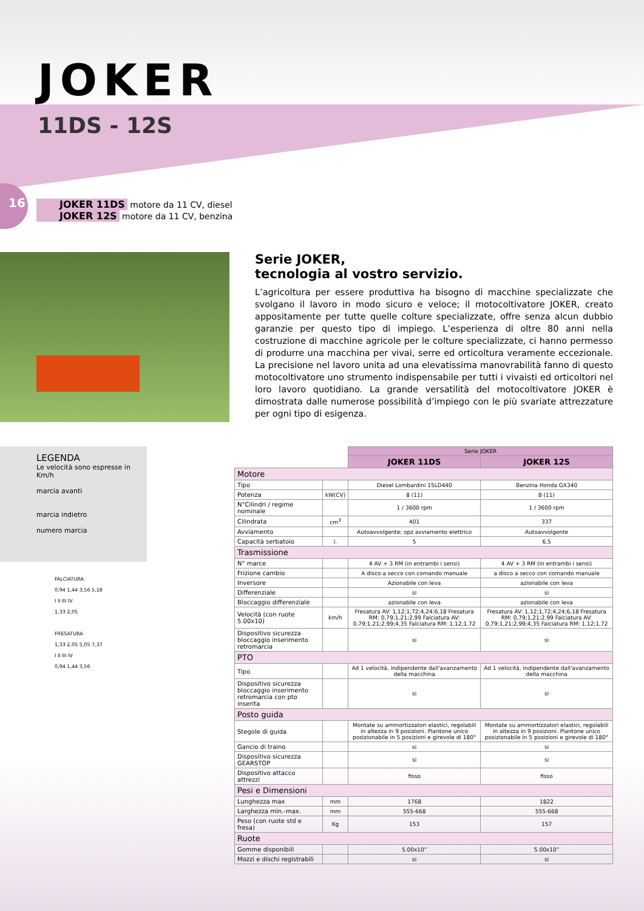JOKER
11DS - 12S
16
JOKER 11DS motore da 11 CV, diesel
JOKER 12S motore da 11 CV, benzina
Serie JOKER,
tecnologia al vostro servizio.
L’agricoltura per essere produttiva ha bisogno di macchine specializzate che svolgano il lavoro in modo sicuro e veloce; il motocoltivatore JOKER, creato appositamente per tutte quelle colture specializzate, offre senza alcun dubbio garanzie per questo tipo di impiego. L’esperienza di oltre 80 anni nella costruzione di macchine agricole per le colture specializzate, ci hanno permesso di produrre una macchina per vivai, serre ed orticoltura veramente eccezionale. La precisione nel lavoro unita ad una elevatissima manovrabilità fanno di questo motocoltivatore uno strumento indispensabile per tutti i vivaisti ed orticoltori nel loro lavoro quotidiano. La grande versatilità del motocoltivatore JOKER è dimostrata dalle numerose possibilità d’impiego con le più svariate attrezzature per ogni tipo di esigenza.
LEGENDA
Le velocità sono espresse in Km/h
marcia avanti
marcia indietro
numero marcia
FALCIATURA
0,94 1,44 3,56 5,18
I II III IV
1,33 2,05
FRESATURA
1,33 2,05 5,05 7,37
I II III IV
0,94 1,44 3,56
| | | Serie JOKER | |
| | | JOKER 11DS | JOKER 12S |
| Motore | | | |
| Tipo | | Diesel Lombardini 15LD440 | Benzina Honda GX340 |
| Potenza | kW(CV) | 8 (11) | 8 (11) |
| N°Cilindri / regime nominale | | 1 / 3600 rpm | 1 / 3600 rpm |
| Cilindrata | cm<sup>3</sup> | 401 | 337 |
| Avviamento | | Autoavvolgente; opz avviamento elettrico | Autoavvolgente |
| Capacità serbatoio | l. | 5 | 6,5 |
| Trasmissione | | | |
| N° marce | | 4 AV + 3 RM (in entrambi i sensi) | 4 AV + 3 RM (in entrambi i sensi) |
| Frizione cambio | | A disco a secco con comando manuale | a disco a secco con comando manuale |
| Inversore | | Azionabile con leva | azionabile con leva |
| Differenziale | | si | si |
| Bloccaggio differenziale | | azionabile con leva | azionabile con leva |
| Velocità (con ruote 5.00x10) | km/h | Fresatura AV: 1,12;1,72;4,24;6,18 Fresatura RM: 0,79;1,21;2,99 Falciatura AV: 0,79;1,21;2,99;4,35 Falciatura RM: 1,12;1,72 | Fresatura AV: 1,12;1,72;4,24;6,18 Fresatura RM: 0,79;1,21;2,99 Falciatura AV: 0,79;1,21;2,99;4,35 Falciatura RM: 1,12;1,72 |
| Dispositivo sicurezza bloccaggio inserimento retromarcia | | si | si |
| PTO | | | |
| Tipo | | Ad 1 velocità, indipendente dall'avanzamento della macchina | Ad 1 velocità, indipendente dall'avanzamento della macchina |
| Dispositivo sicurezza bloccaggio inserimento retromarcia con pto inserita | | si | si |
| Posto guida | | | |
| Stegole di guida | | Montate su ammortizzatori elastici, regolabili in altezza in 9 posizioni. Piantone unico posizionabile in 5 posizioni e girevole di 180° | Montate su ammortizzatori elastici, regolabili in altezza in 9 posizioni. Piantone unico posizionabile in 5 posizioni e girevole di 180° |
| Gancio di traino | | si | si |
| Dispositivo sicurezza GEARSTOP | | si | si |
| Dispositivo attacco attrezzi | | fisso | fisso |
| Pesi e Dimensioni | | | |
| Lunghezza max | mm | 1768 | 1822 |
| Larghezza min.-max. | mm | 555-668 | 555-668 |
| Peso (con ruote std e fresa) | Kg | 153 | 157 |
| Ruote | | | |
| Gomme disponibili | | 5.00x10” | 5.00x10” |
| Mozzi e dischi registrabili | | si | si |